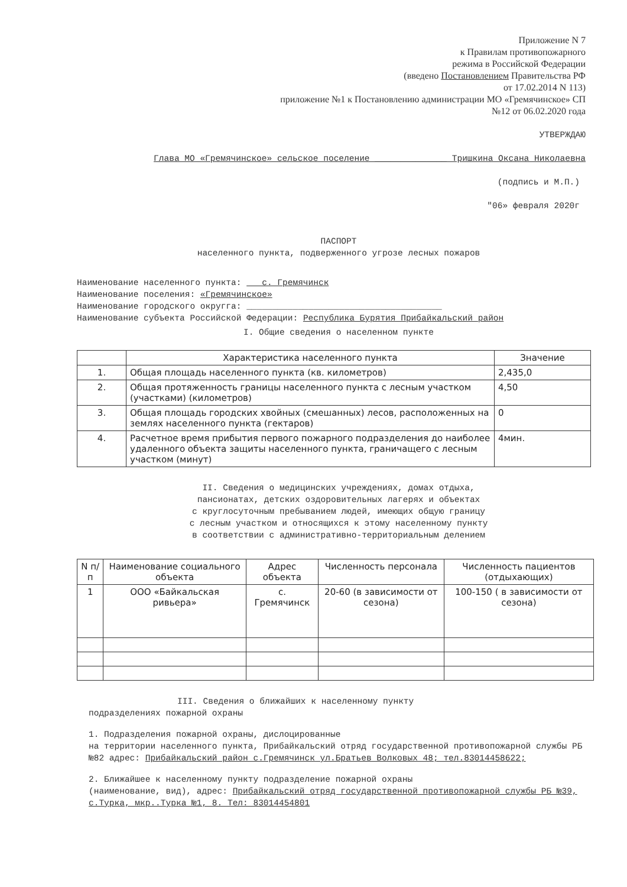Приложение N 7
к Правилам противопожарного
режима в Российской Федерации
(введено Постановлением Правительства РФ
от 17.02.2014 N 113)
приложение №1 к Постановлению администрации МО «Гремячинское» СП
№12 от 06.02.2020 года
УТВЕРЖДАЮ
Глава МО «Гремячинское» сельское поселение ______________ Тришкина Оксана Николаевна
(подпись и М.П.)
"06» февраля 2020г
ПАСПОРТ
населенного пункта, подверженного угрозе лесных пожаров
Наименование населенного пункта: с. Гремячинск
Наименование поселения: «Гремячинское»
Наименование городского округга: ______________________________________
Наименование субъекта Российской Федерации: Республика Бурятия Прибайкальский район
I. Общие сведения о населенном пункте
| | Характеристика населенного пункта | Значение |
| --- | --- | --- |
| 1. | Общая площадь населенного пункта (кв. километров) | 2,435,0 |
| 2. | Общая протяженность границы населенного пункта с лесным участком (участками) (километров) | 4,50 |
| 3. | Общая площадь городских хвойных (смешанных) лесов, расположенных на землях населенного пункта (гектаров) | 0 |
| 4. | Расчетное время прибытия первого пожарного подразделения до наиболее удаленного объекта защиты населенного пункта, граничащего с лесным участком (минут) | 4мин. |
II. Сведения о медицинских учреждениях, домах отдыха,
пансионатах, детских оздоровительных лагерях и объектах
с круглосуточным пребыванием людей, имеющих общую границу
с лесным участком и относящихся к этому населенному пункту
в соответствии с административно-территориальным делением
| N п/п | Наименование социального объекта | Адрес объекта | Численность персонала | Численность пациентов (отдыхающих) |
| --- | --- | --- | --- | --- |
| 1 | ООО «Байкальская ривьера» | с. Гремячинск | 20-60 (в зависимости от сезона) | 100-150 ( в зависимости от сезона) |
III. Сведения о ближайших к населенному пункту
подразделениях пожарной охраны
1. Подразделения пожарной охраны, дислоцированные
на территории населенного пункта, Прибайкальский отряд государственной противопожарной службы РБ №82 адрес: Прибайкальский район с.Гремячинск ул.Братьев Волковых 48; тел.83014458622;
2. Ближайшее к населенному пункту подразделение пожарной охраны
(наименование, вид), адрес: Прибайкальский отряд государственной противопожарной службы РБ №39, с.Турка, мкр..Турка №1, 8. Тел: 83014454801